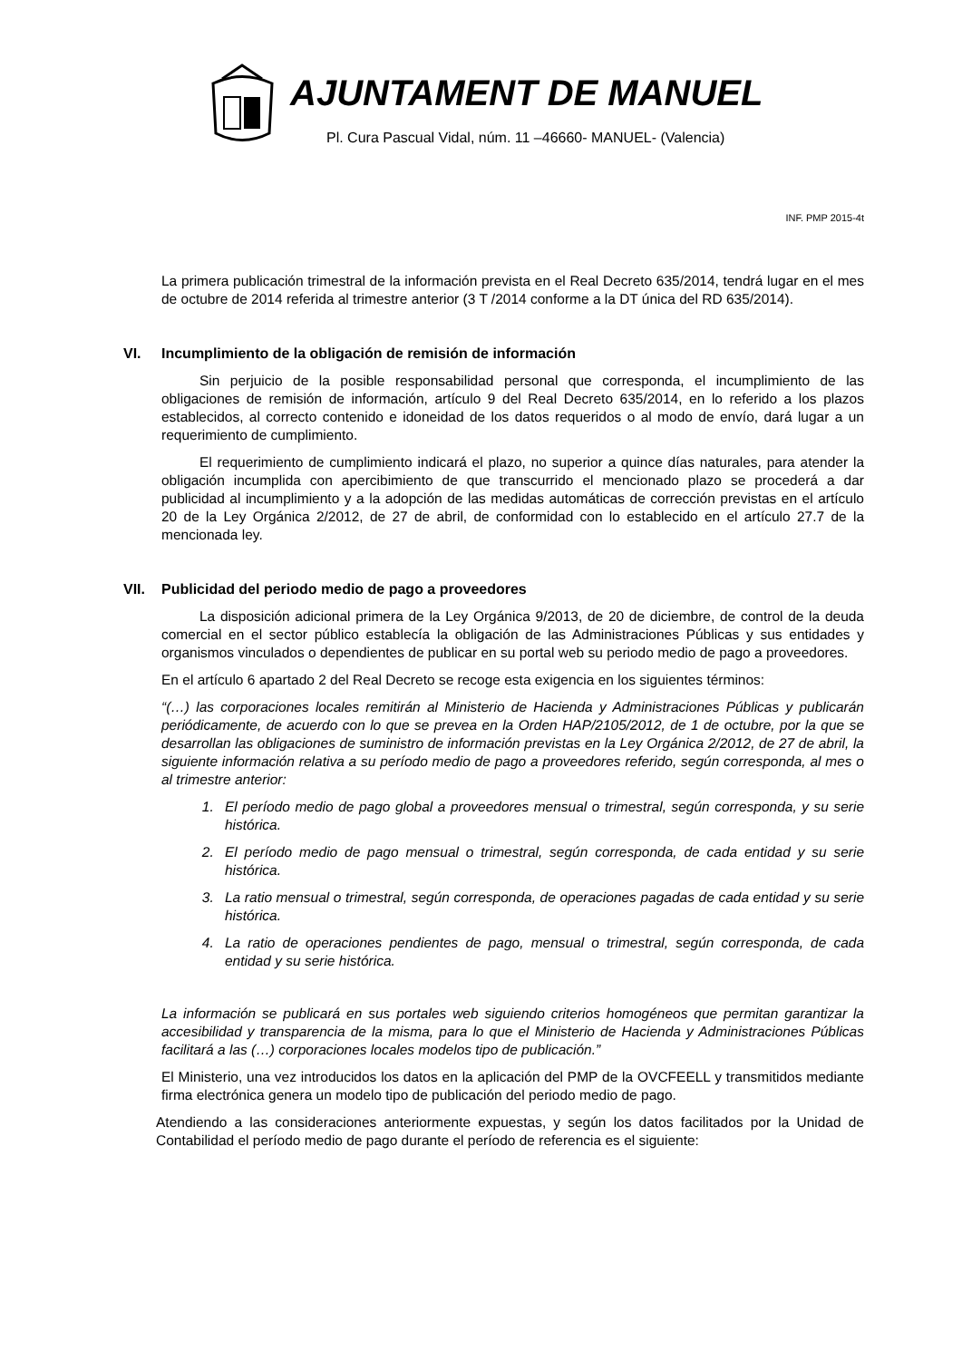AJUNTAMENT DE MANUEL
Pl. Cura Pascual Vidal, núm. 11 –46660- MANUEL- (Valencia)
INF. PMP 2015-4t
La primera publicación trimestral de la información prevista en el Real Decreto 635/2014, tendrá lugar en el mes de octubre de 2014 referida al trimestre anterior (3 T /2014 conforme a la DT única del RD 635/2014).
VI. Incumplimiento de la obligación de remisión de información
Sin perjuicio de la posible responsabilidad personal que corresponda, el incumplimiento de las obligaciones de remisión de información, artículo 9 del Real Decreto 635/2014, en lo referido a los plazos establecidos, al correcto contenido e idoneidad de los datos requeridos o al modo de envío, dará lugar a un requerimiento de cumplimiento.
El requerimiento de cumplimiento indicará el plazo, no superior a quince días naturales, para atender la obligación incumplida con apercibimiento de que transcurrido el mencionado plazo se procederá a dar publicidad al incumplimiento y a la adopción de las medidas automáticas de corrección previstas en el artículo 20 de la Ley Orgánica 2/2012, de 27 de abril, de conformidad con lo establecido en el artículo 27.7 de la mencionada ley.
VII. Publicidad del periodo medio de pago a proveedores
La disposición adicional primera de la Ley Orgánica 9/2013, de 20 de diciembre, de control de la deuda comercial en el sector público establecía la obligación de las Administraciones Públicas y sus entidades y organismos vinculados o dependientes de publicar en su portal web su periodo medio de pago a proveedores.
En el artículo 6 apartado 2 del Real Decreto se recoge esta exigencia en los siguientes términos:
“(…) las corporaciones locales remitirán al Ministerio de Hacienda y Administraciones Públicas y publicarán periódicamente, de acuerdo con lo que se prevea en la Orden HAP/2105/2012, de 1 de octubre, por la que se desarrollan las obligaciones de suministro de información previstas en la Ley Orgánica 2/2012, de 27 de abril, la siguiente información relativa a su período medio de pago a proveedores referido, según corresponda, al mes o al trimestre anterior:
1. El período medio de pago global a proveedores mensual o trimestral, según corresponda, y su serie histórica.
2. El período medio de pago mensual o trimestral, según corresponda, de cada entidad y su serie histórica.
3. La ratio mensual o trimestral, según corresponda, de operaciones pagadas de cada entidad y su serie histórica.
4. La ratio de operaciones pendientes de pago, mensual o trimestral, según corresponda, de cada entidad y su serie histórica.
La información se publicará en sus portales web siguiendo criterios homogéneos que permitan garantizar la accesibilidad y transparencia de la misma, para lo que el Ministerio de Hacienda y Administraciones Públicas facilitará a las (…) corporaciones locales modelos tipo de publicación.”
El Ministerio, una vez introducidos los datos en la aplicación del PMP de la OVCFEELL y transmitidos mediante firma electrónica genera un modelo tipo de publicación del periodo medio de pago.
Atendiendo a las consideraciones anteriormente expuestas, y según los datos facilitados por la Unidad de Contabilidad el período medio de pago durante el período de referencia es el siguiente: